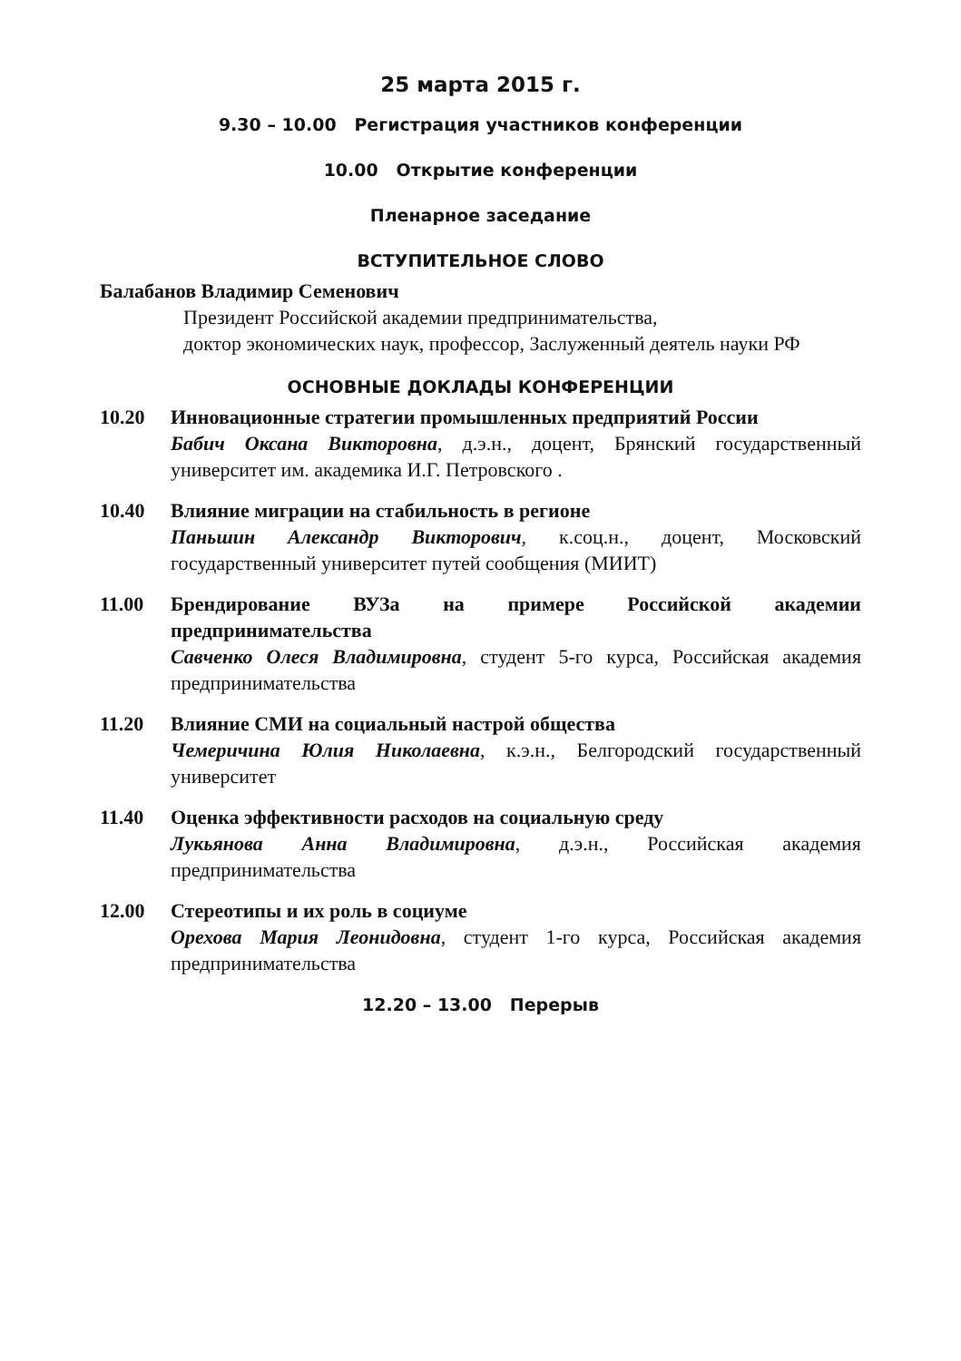25 марта 2015 г.
9.30 – 10.00 Регистрация участников конференции
10.00 Открытие конференции
Пленарное заседание
ВСТУПИТЕЛЬНОЕ СЛОВО
Балабанов Владимир Семенович
Президент Российской академии предпринимательства,
доктор экономических наук, профессор, Заслуженный деятель науки РФ
ОСНОВНЫЕ ДОКЛАДЫ КОНФЕРЕНЦИИ
10.20 Инновационные стратегии промышленных предприятий России
Бабич Оксана Викторовна, д.э.н., доцент, Брянский государственный университет им. академика И.Г. Петровского .
10.40 Влияние миграции на стабильность в регионе
Паньшин Александр Викторович, к.соц.н., доцент, Московский государственный университет путей сообщения (МИИТ)
11.00 Брендирование ВУЗа на примере Российской академии предпринимательства
Савченко Олеся Владимировна, студент 5-го курса, Российская академия предпринимательства
11.20 Влияние СМИ на социальный настрой общества
Чемеричина Юлия Николаевна, к.э.н., Белгородский государственный университет
11.40 Оценка эффективности расходов на социальную среду
Лукьянова Анна Владимировна, д.э.н., Российская академия предпринимательства
12.00 Стереотипы и их роль в социуме
Орехова Мария Леонидовна, студент 1-го курса, Российская академия предпринимательства
12.20 – 13.00 Перерыв